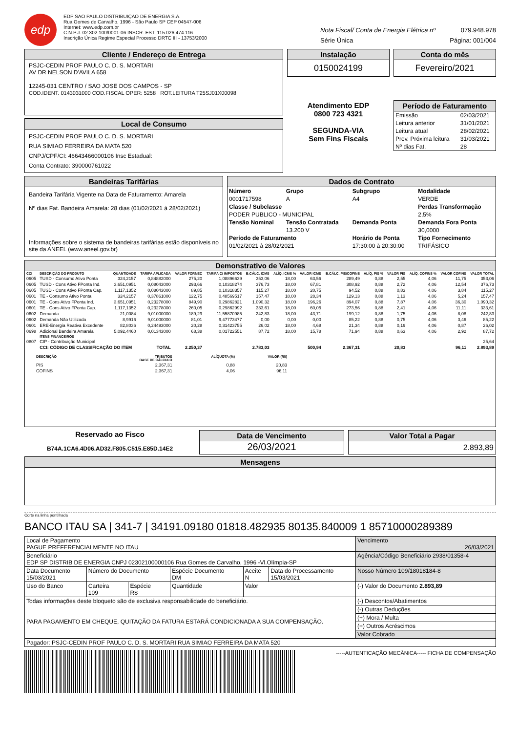edp
EDP SAO PAULO DISTRIBUIÇAO DE ENERGIA S.A.
Rua Gomes de Carvalho, 1996 - São Paulo SP CEP 04547-006
Internet: www.edp.com.br
C.N.P.J. 02.302.100/0001-06 INSCR. EST. 115.026.474.116
Inscrição Única Regime Especial Processo DRTC III - 13753/2000
Nota Fiscal/ Conta de Energia Elétrica nº 079.948.978
Série Única Página: 001/004
Cliente / Endereço de Entrega
PSJC-CEDIN PROF PAULO C. D. S. MORTARI
AV DR NELSON D'AVILA 658
12245-031 CENTRO / SAO JOSE DOS CAMPOS - SP
COD.IDENT. 0143031000 COD.FISCAL OPER: 5258 ROT.LEITURA T25SJ01X00098
Local de Consumo
PSJC-CEDIN PROF PAULO C. D. S. MORTARI
RUA SIMIAO FERREIRA DA MATA 520
CNPJ/CPF/CI: 46643466000106 Insc Estadual:
Conta Contrato: 390000761022
Instalação
0150024199
Atendimento EDP
0800 723 4321
SEGUNDA-VIA
Sem Fins Fiscais
Conta do mês
Fevereiro/2021
Período de Faturamento
| Emissão | 02/03/2021 |
| Leitura anterior | 31/01/2021 |
| Leitura atual | 28/02/2021 |
| Prev. Próxima leitura | 31/03/2021 |
| Nº dias Fat. | 28 |
Bandeiras Tarifárias
Bandeira Tarifária Vigente na Data de Faturamento: Amarela
Nº dias Fat. Bandeira Amarela: 28 dias (01/02/2021 à 28/02/2021)
Informações sobre o sistema de bandeiras tarifárias estão disponíveis no site da ANEEL (www.aneel.gov.br)
Dados de Contrato
| Número | Grupo | Subgrupo | Modalidade |
| --- | --- | --- | --- |
| 0001717598 | A | A4 | VERDE |
| Classe / Subclasse | | | Perdas Transformação |
| PODER PUBLICO - MUNICIPAL | | | 2,5% |
| Tensão Nominal | Tensão Contratada | Demanda Ponta | Demanda Fora Ponta |
| | 13.200 V | | 30,0000 |
| Período de Faturamento | | Horário de Ponta | Tipo Fornecimento |
| 01/02/2021 à 28/02/2021 | | 17:30:00 à 20:30:00 | TRIFÁSICO |
Demonstrativo de Valores
| CCI | DESCRIÇÃO DO PRODUTO | QUANTIDADE | TARIFA APLICADA | VALOR FORNEC | TARIFA C/ IMPOSTOS | B.CÁLC. ICMS | ALÍQ. ICMS % | VALOR ICMS | B.CÁLC. PIS/COFINS | ALÍQ. PIS % | VALOR PIS | ALÍQ. COFINS % | VALOR COFINS | VALOR TOTAL |
| --- | --- | --- | --- | --- | --- | --- | --- | --- | --- | --- | --- | --- | --- | --- |
| 0605 | TUSD - Consumo Ativo Ponta | 324,2157 | 0,84882000 | 275,20 | 1,08896639 | 353,06 | 18,00 | 63,56 | 289,49 | 0,88 | 2,55 | 4,06 | 11,75 | 353,06 |
| 0605 | TUSD - Cons Ativo FPonta Ind. | 3.651,0951 | 0,08043000 | 293,66 | 0,10318274 | 376,73 | 18,00 | 67,81 | 308,92 | 0,88 | 2,72 | 4,06 | 12,54 | 376,73 |
| 0605 | TUSD - Cons Ativo FPonta Cap. | 1.117,1352 | 0,08043000 | 89,85 | 0,10318357 | 115,27 | 18,00 | 20,75 | 94,52 | 0,88 | 0,83 | 4,06 | 3,84 | 115,27 |
| 0601 | TE - Consumo Ativo Ponta | 324,2157 | 0,37861000 | 122,75 | 0,48569517 | 157,47 | 18,00 | 28,34 | 129,13 | 0,88 | 1,13 | 4,06 | 5,24 | 157,47 |
| 0601 | TE - Cons Ativo FPonta Ind. | 3.651,0951 | 0,23278000 | 849,90 | 0,29862821 | 1.090,32 | 18,00 | 196,26 | 894,07 | 0,88 | 7,87 | 4,06 | 36,30 | 1.090,32 |
| 0601 | TE - Cons Ativo FPonta Cap. | 1.117,1352 | 0,23278000 | 260,05 | 0,29862992 | 333,61 | 18,00 | 60,05 | 273,56 | 0,88 | 2,41 | 4,06 | 11,11 | 333,61 |
| 0602 | Demanda | 21,0084 | 9,01000000 | 189,29 | 11,55870985 | 242,83 | 18,00 | 43,71 | 199,12 | 0,88 | 1,75 | 4,06 | 8,08 | 242,83 |
| 0602 | Demanda Não Utilizada | 8,9916 | 9,01000000 | 81,01 | 9,47773477 | 0,00 | 0,00 | 0,00 | 85,22 | 0,88 | 0,75 | 4,06 | 3,46 | 85,22 |
| 0601 | ERE-Energia Reativa Excedente | 82,8036 | 0,24493000 | 20,28 | 0,31423755 | 26,02 | 18,00 | 4,68 | 21,34 | 0,88 | 0,19 | 4,06 | 0,87 | 26,02 |
| 0698 | Adicional Bandeira Amarela | 5.092,4460 | 0,01343000 | 68,38 | 0,01722551 | 87,72 | 18,00 | 15,78 | 71,94 | 0,88 | 0,63 | 4,06 | 2,92 | 87,72 |
| | ITENS FINANCEIROS | | | | | | | | | | | | | |
| 0807 | CIP - Contribuição Municipal | | | | | | | | | | | | | 25,64 |
| | CCI: CÓDIGO DE CLASSIFICAÇÃO DO ITEM | | TOTAL | 2.250,37 | | 2.783,03 | | 500,94 | 2.367,31 | | 20,83 | | 96,11 | 2.893,89 |
| DESCRIÇÃO | TRIBUTOS BASE DE CÁLCULO | ALÍQUOTA (%) | VALOR (R$) |
| --- | --- | --- | --- |
| PIS | 2.367,31 | 0,88 | 20,83 |
| COFINS | 2.367,31 | 4,06 | 96,11 |
Reservado ao Fisco
B74A.1CA6.4D06.AD32.F805.C515.E85D.14E2
Data de Vencimento
26/03/2021
Valor Total a Pagar
2.893,89
Mensagens
Corte na linha pontilhada
BANCO ITAU SA | 341-7 | 34191.09180 01818.482935 80135.840009 1 85710000289389
| Local de Pagamento PAGUE PREFERENCIALMENTE NO ITAU | | | | | | Vencimento 26/03/2021 |
| Beneficiário EDP SP DISTRIB DE ENERGIA CNPJ 02302100000106 Rua Gomes de Carvalho, 1996 -Vl.Olímpia-SP | | | | | | Agência/Código Beneficiário 2938/01358-4 |
| Data Documento 15/03/2021 | Número do Documento | | Espécie Documento DM | Aceite N | Data do Processamento 15/03/2021 | Nosso Número 109/18018184-8 |
| Uso do Banco | Carteira 109 | Espécie R$ | Quantidade | Valor | | (-) Valor do Documento 2.893,89 |
| Todas informações deste bloqueto são de exclusiva responsabilidade do beneficiário. PARA PAGAMENTO EM CHEQUE, QUITAÇÃO DA FATURA ESTARÁ CONDICIONADA A SUA COMPENSAÇÃO. | | | | | | (-) Descontos/Abatimentos |
| | | | | | | (-) Outras Deduções |
| | | | | | | (+) Mora / Multa |
| | | | | | | (+) Outros Acréscimos |
| | | | | | | Valor Cobrado |
| Pagador: PSJC-CEDIN PROF PAULO C. D. S. MORTARI RUA SIMIAO FERREIRA DA MATA 520 | | | | | | |
-----AUTENTICAÇÃO MECÂNICA----- FICHA DE COMPENSAÇÃO